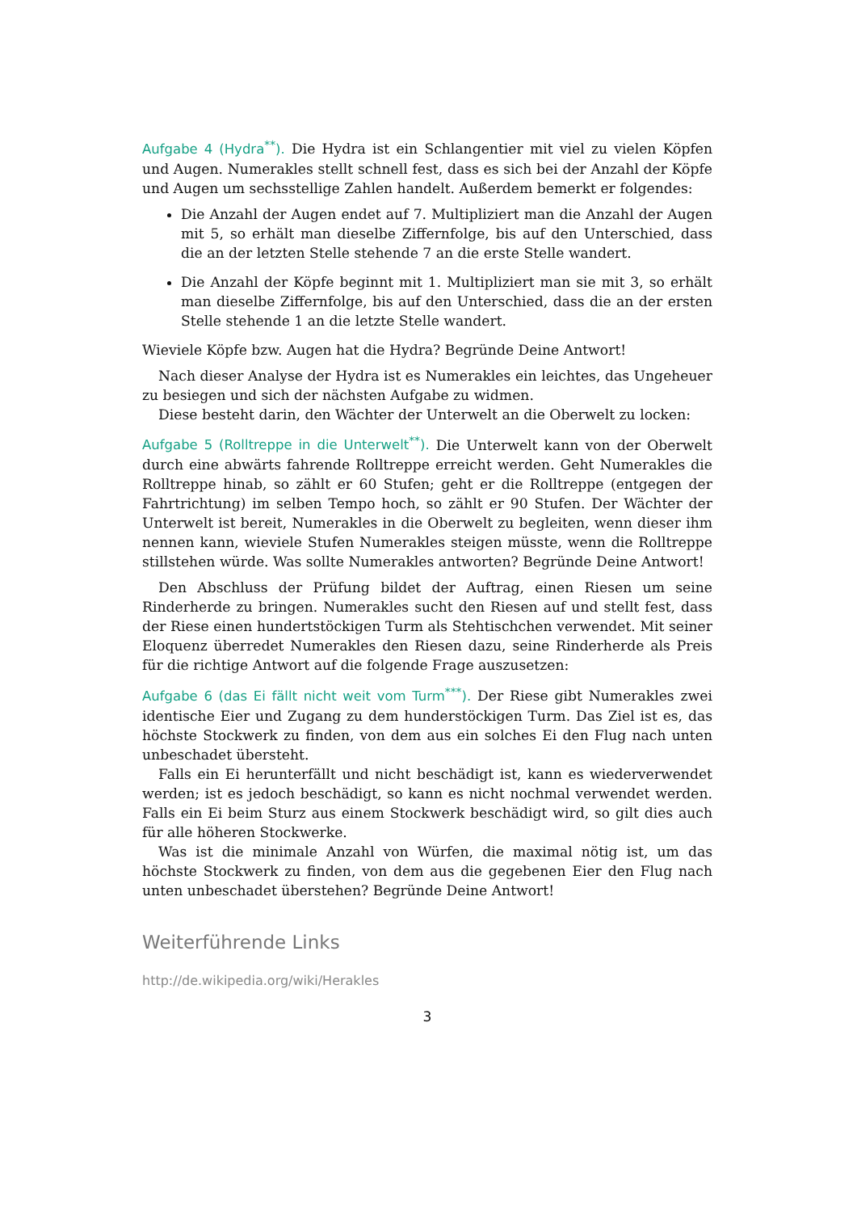Aufgabe 4 (Hydra<sup>**</sup>). Die Hydra ist ein Schlangentier mit viel zu vielen Köpfen und Augen. Numerakles stellt schnell fest, dass es sich bei der Anzahl der Köpfe und Augen um sechsstellige Zahlen handelt. Außerdem bemerkt er folgendes:
Die Anzahl der Augen endet auf 7. Multipliziert man die Anzahl der Augen mit 5, so erhält man dieselbe Ziffernfolge, bis auf den Unterschied, dass die an der letzten Stelle stehende 7 an die erste Stelle wandert.
Die Anzahl der Köpfe beginnt mit 1. Multipliziert man sie mit 3, so erhält man dieselbe Ziffernfolge, bis auf den Unterschied, dass die an der ersten Stelle stehende 1 an die letzte Stelle wandert.
Wieviele Köpfe bzw. Augen hat die Hydra? Begründe Deine Antwort!
Nach dieser Analyse der Hydra ist es Numerakles ein leichtes, das Ungeheuer zu besiegen und sich der nächsten Aufgabe zu widmen.
Diese besteht darin, den Wächter der Unterwelt an die Oberwelt zu locken:
Aufgabe 5 (Rolltreppe in die Unterwelt<sup>**</sup>). Die Unterwelt kann von der Oberwelt durch eine abwärts fahrende Rolltreppe erreicht werden. Geht Numerakles die Rolltreppe hinab, so zählt er 60 Stufen; geht er die Rolltreppe (entgegen der Fahrtrichtung) im selben Tempo hoch, so zählt er 90 Stufen. Der Wächter der Unterwelt ist bereit, Numerakles in die Oberwelt zu begleiten, wenn dieser ihm nennen kann, wieviele Stufen Numerakles steigen müsste, wenn die Rolltreppe stillstehen würde. Was sollte Numerakles antworten? Begründe Deine Antwort!
Den Abschluss der Prüfung bildet der Auftrag, einen Riesen um seine Rinderherde zu bringen. Numerakles sucht den Riesen auf und stellt fest, dass der Riese einen hundertstöckigen Turm als Stehtischchen verwendet. Mit seiner Eloquenz überredet Numerakles den Riesen dazu, seine Rinderherde als Preis für die richtige Antwort auf die folgende Frage auszusetzen:
Aufgabe 6 (das Ei fällt nicht weit vom Turm<sup>***</sup>). Der Riese gibt Numerakles zwei identische Eier und Zugang zu dem hunderstöckigen Turm. Das Ziel ist es, das höchste Stockwerk zu finden, von dem aus ein solches Ei den Flug nach unten unbeschadet übersteht.
Falls ein Ei herunterfällt und nicht beschädigt ist, kann es wiederverwendet werden; ist es jedoch beschädigt, so kann es nicht nochmal verwendet werden. Falls ein Ei beim Sturz aus einem Stockwerk beschädigt wird, so gilt dies auch für alle höheren Stockwerke.
Was ist die minimale Anzahl von Würfen, die maximal nötig ist, um das höchste Stockwerk zu finden, von dem aus die gegebenen Eier den Flug nach unten unbeschadet überstehen? Begründe Deine Antwort!
Weiterführende Links
http://de.wikipedia.org/wiki/Herakles
3